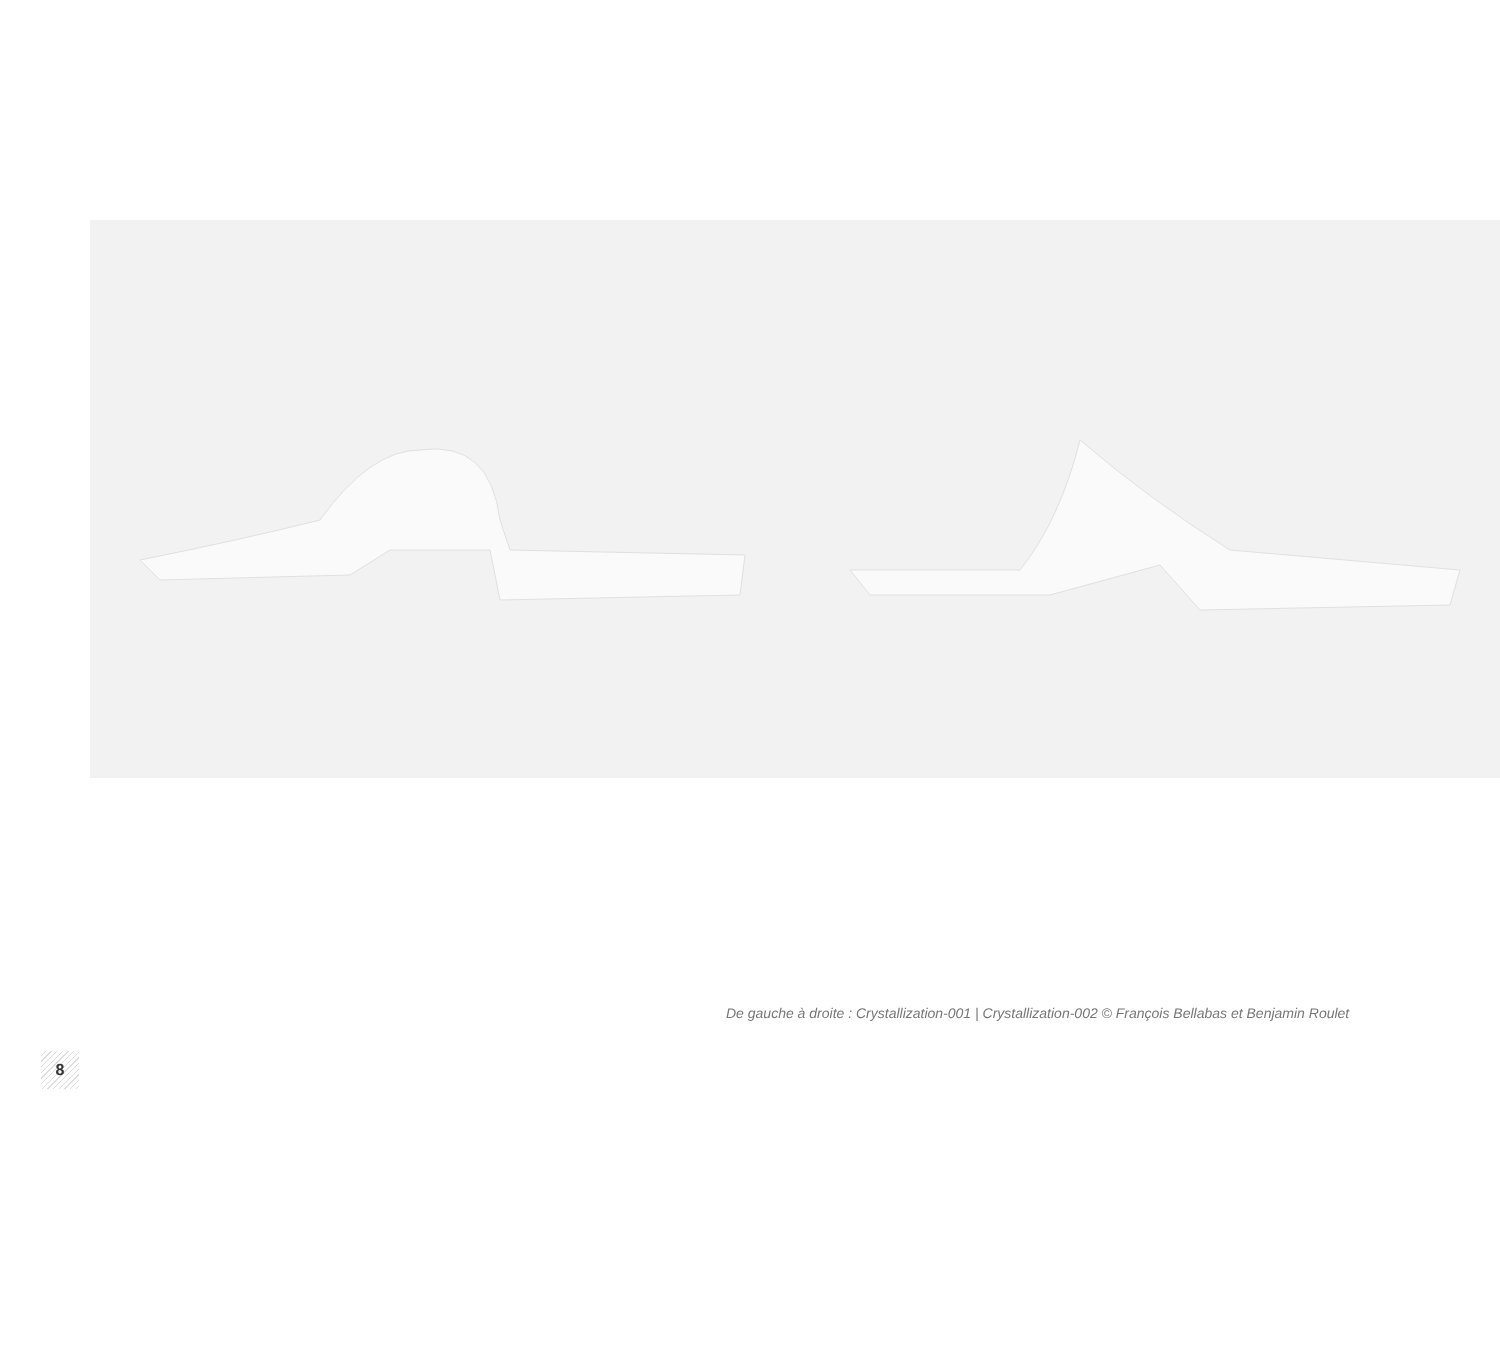De gauche à droite : Crystallization-001 | Crystallization-002 © François Bellabas et Benjamin Roulet
8